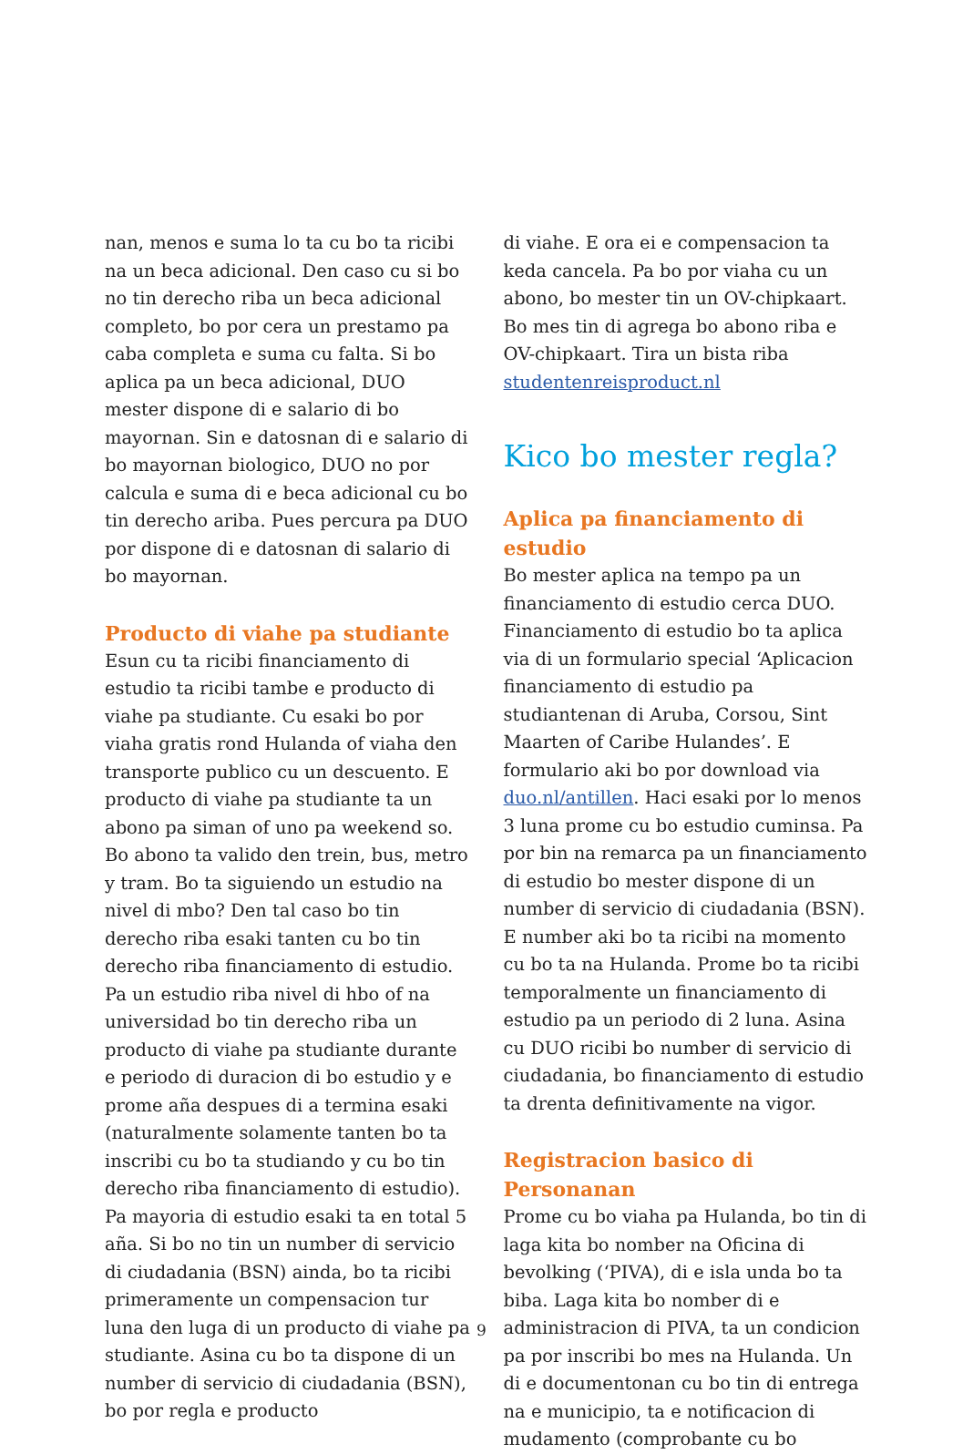nan, menos e suma lo ta cu bo ta ricibi na un beca adicional. Den caso cu si bo no tin derecho riba un beca adicional completo, bo por cera un prestamo pa caba completa e suma cu falta. Si bo aplica pa un beca adicional, DUO mester dispone di e salario di bo mayornan. Sin e datosnan di e salario di bo mayornan biologico, DUO no por calcula e suma di e beca adicional cu bo tin derecho ariba. Pues percura pa DUO por dispone di e datosnan di salario di bo mayornan.
Producto di viahe pa studiante
Esun cu ta ricibi financiamento di estudio ta ricibi tambe e producto di viahe pa studiante. Cu esaki bo por viaha gratis rond Hulanda of viaha den transporte publico cu un descuento. E producto di viahe pa studiante ta un abono pa siman of uno pa weekend so. Bo abono ta valido den trein, bus, metro y tram. Bo ta siguiendo un estudio na nivel di mbo? Den tal caso bo tin derecho riba esaki tanten cu bo tin derecho riba financiamento di estudio. Pa un estudio riba nivel di hbo of na universidad bo tin derecho riba un producto di viahe pa studiante durante e periodo di duracion di bo estudio y e prome aña despues di a termina esaki (naturalmente solamente tanten bo ta inscribi cu bo ta studiando y cu bo tin derecho riba financiamento di estudio). Pa mayoria di estudio esaki ta en total 5 aña. Si bo no tin un number di servicio di ciudadania (BSN) ainda, bo ta ricibi primeramente un compensacion tur luna den luga di un producto di viahe pa studiante. Asina cu bo ta dispone di un number di servicio di ciudadania (BSN), bo por regla e producto
di viahe. E ora ei e compensacion ta keda cancela. Pa bo por viaha cu un abono, bo mester tin un OV-chipkaart. Bo mes tin di agrega bo abono riba e OV-chipkaart. Tira un bista riba studentenreisproduct.nl
Kico bo mester regla?
Aplica pa financiamento di estudio
Bo mester aplica na tempo pa un financiamento di estudio cerca DUO. Financiamento di estudio bo ta aplica via di un formulario special ‘Aplicacion financiamento di estudio pa studiantenan di Aruba, Corsou, Sint Maarten of Caribe Hulandes’. E formulario aki bo por download via duo.nl/antillen. Haci esaki por lo menos 3 luna prome cu bo estudio cuminsa. Pa por bin na remarca pa un financiamento di estudio bo mester dispone di un number di servicio di ciudadania (BSN). E number aki bo ta ricibi na momento cu bo ta na Hulanda. Prome bo ta ricibi temporalmente un financiamento di estudio pa un periodo di 2 luna. Asina cu DUO ricibi bo number di servicio di ciudadania, bo financiamento di estudio ta drenta definitivamente na vigor.
Registracion basico di Personanan
Prome cu bo viaha pa Hulanda, bo tin di laga kita bo nomber na Oficina di bevolking (‘PIVA), di e isla unda bo ta biba. Laga kita bo nomber di e administracion di PIVA, ta un condicion pa por inscribi bo mes na Hulanda. Un di e documentonan cu bo tin di entrega na e municipio, ta e notificacion di mudamento (comprobante cu bo
9